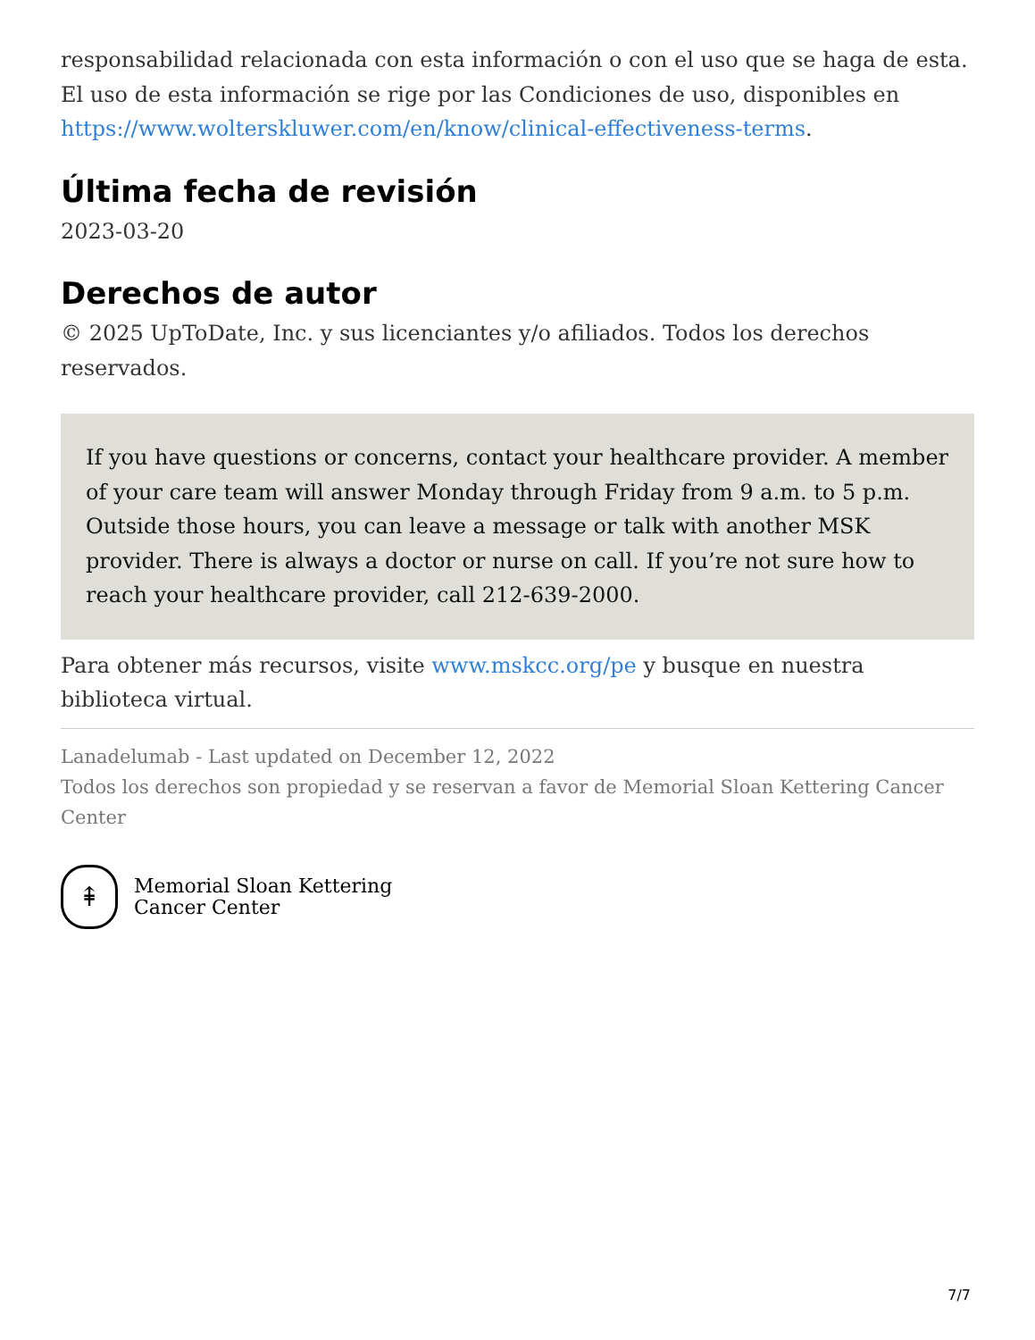responsabilidad relacionada con esta información o con el uso que se haga de esta. El uso de esta información se rige por las Condiciones de uso, disponibles en https://www.wolterskluwer.com/en/know/clinical-effectiveness-terms.
Última fecha de revisión
2023-03-20
Derechos de autor
© 2025 UpToDate, Inc. y sus licenciantes y/o afiliados. Todos los derechos reservados.
If you have questions or concerns, contact your healthcare provider. A member of your care team will answer Monday through Friday from 9 a.m. to 5 p.m. Outside those hours, you can leave a message or talk with another MSK provider. There is always a doctor or nurse on call. If you’re not sure how to reach your healthcare provider, call 212-639-2000.
Para obtener más recursos, visite www.mskcc.org/pe y busque en nuestra biblioteca virtual.
Lanadelumab - Last updated on December 12, 2022
Todos los derechos son propiedad y se reservan a favor de Memorial Sloan Kettering Cancer Center
⇞
Memorial Sloan Kettering
Cancer Center
7/7